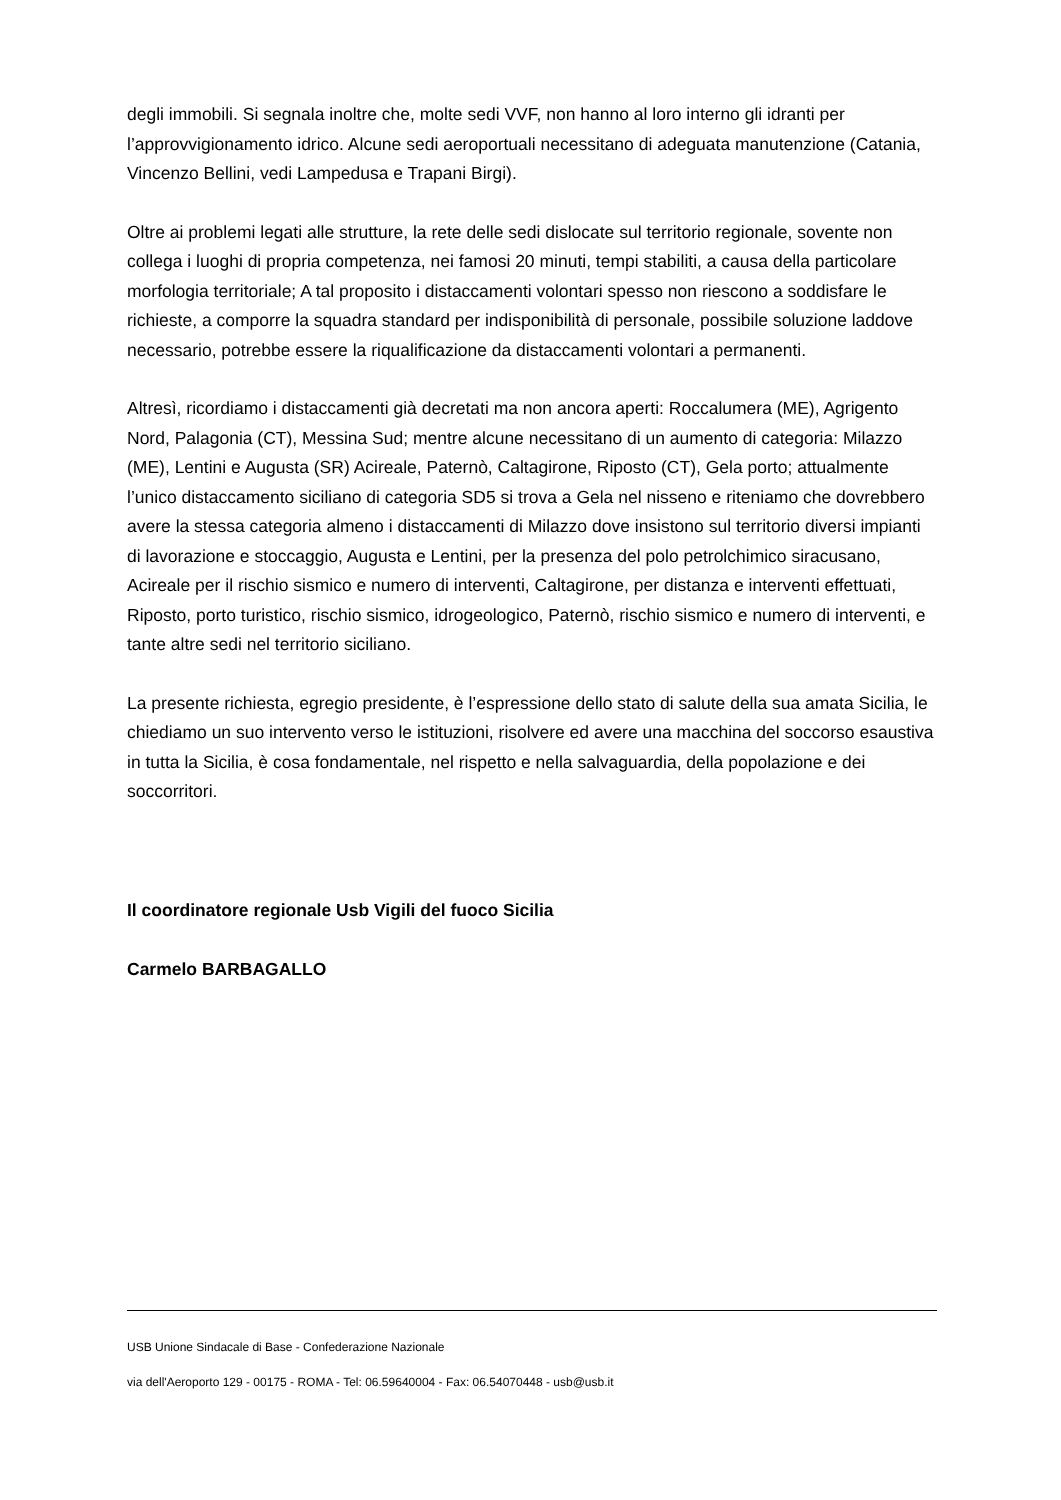degli immobili. Si segnala inoltre che, molte sedi VVF, non hanno al loro interno gli idranti per l’approvvigionamento idrico. Alcune sedi aeroportuali necessitano di adeguata manutenzione (Catania, Vincenzo Bellini, vedi Lampedusa e Trapani Birgi).
Oltre ai problemi legati alle strutture, la rete delle sedi dislocate sul territorio regionale, sovente non collega i luoghi di propria competenza, nei famosi 20 minuti, tempi stabiliti, a causa della particolare morfologia territoriale; A tal proposito i distaccamenti volontari spesso non riescono a soddisfare le richieste, a comporre la squadra standard per indisponibilità di personale, possibile soluzione laddove necessario, potrebbe essere la riqualificazione da distaccamenti volontari a permanenti.
Altresì, ricordiamo i distaccamenti già decretati ma non ancora aperti: Roccalumera (ME), Agrigento Nord, Palagonia (CT), Messina Sud; mentre alcune necessitano di un aumento di categoria: Milazzo (ME), Lentini e Augusta (SR) Acireale, Paternò, Caltagirone, Riposto (CT), Gela porto; attualmente l’unico distaccamento siciliano di categoria SD5 si trova a Gela nel nisseno e riteniamo che dovrebbero avere la stessa categoria almeno i distaccamenti di Milazzo dove insistono sul territorio diversi impianti di lavorazione e stoccaggio, Augusta e Lentini, per la presenza del polo petrolchimico siracusano, Acireale per il rischio sismico e numero di interventi, Caltagirone, per distanza e interventi effettuati, Riposto, porto turistico, rischio sismico, idrogeologico, Paternò, rischio sismico e numero di interventi, e tante altre sedi nel territorio siciliano.
La presente richiesta, egregio presidente, è l’espressione dello stato di salute della sua amata Sicilia, le chiediamo un suo intervento verso le istituzioni, risolvere ed avere una macchina del soccorso esaustiva in tutta la Sicilia, è cosa fondamentale, nel rispetto e nella salvaguardia, della popolazione e dei soccorritori.
Il coordinatore regionale Usb Vigili del fuoco Sicilia
Carmelo BARBAGALLO
USB Unione Sindacale di Base - Confederazione Nazionale
via dell'Aeroporto 129 - 00175 - ROMA - Tel: 06.59640004 - Fax: 06.54070448 - usb@usb.it